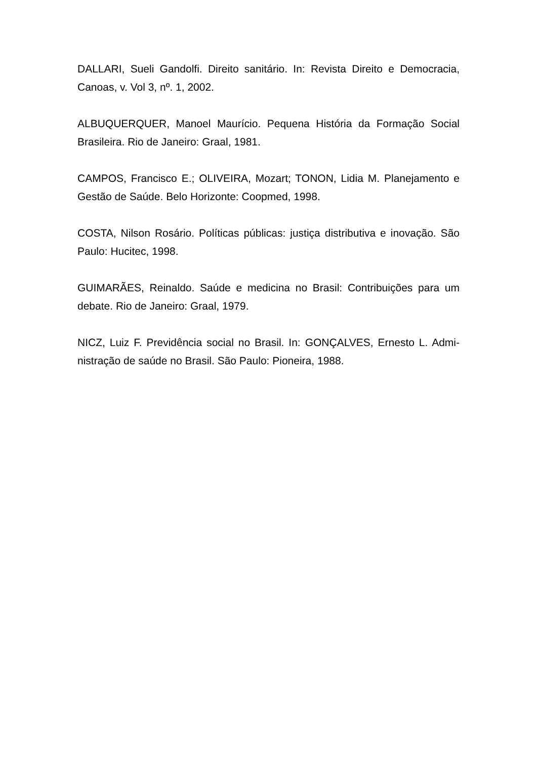DALLARI, Sueli Gandolfi. Direito sanitário. In: Revista Direito e Democracia, Canoas, v. Vol 3, nº. 1, 2002.
ALBUQUERQUER, Manoel Maurício. Pequena História da Formação Social Brasileira. Rio de Janeiro: Graal, 1981.
CAMPOS, Francisco E.; OLIVEIRA, Mozart; TONON, Lidia M. Planejamento e Gestão de Saúde. Belo Horizonte: Coopmed, 1998.
COSTA, Nilson Rosário. Políticas públicas: justiça distributiva e inovação. São Paulo: Hucitec, 1998.
GUIMARÃES, Reinaldo. Saúde e medicina no Brasil: Contribuições para um debate. Rio de Janeiro: Graal, 1979.
NICZ, Luiz F. Previdência social no Brasil. In: GONÇALVES, Ernesto L. Admi-nistração de saúde no Brasil. São Paulo: Pioneira, 1988.